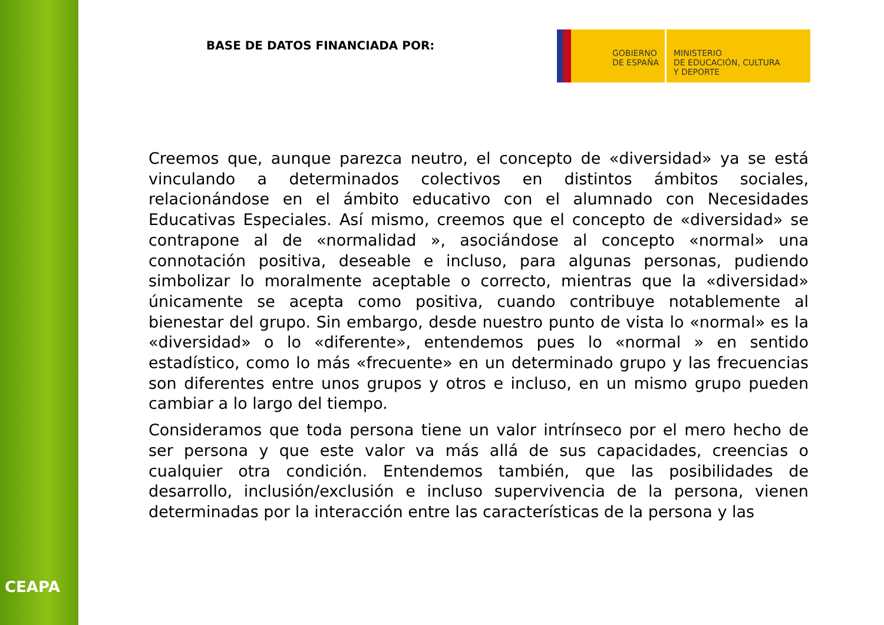CEAPA
BASE DE DATOS FINANCIADA POR:
GOBIERNO
DE ESPAÑA
MINISTERIO
DE EDUCACIÓN, CULTURA
Y DEPORTE
Creemos que, aunque parezca neutro, el concepto de «diversidad» ya se está vinculando a determinados colectivos en distintos ámbitos sociales, relacionándose en el ámbito educativo con el alumnado con Necesidades Educativas Especiales. Así mismo, creemos que el concepto de «diversidad» se contrapone al de «normalidad », asociándose al concepto «normal» una connotación positiva, deseable e incluso, para algunas personas, pudiendo simbolizar lo moralmente aceptable o correcto, mientras que la «diversidad» únicamente se acepta como positiva, cuando contribuye notablemente al bienestar del grupo. Sin embargo, desde nuestro punto de vista lo «normal» es la «diversidad» o lo «diferente», entendemos pues lo «normal » en sentido estadístico, como lo más «frecuente» en un determinado grupo y las frecuencias son diferentes entre unos grupos y otros e incluso, en un mismo grupo pueden cambiar a lo largo del tiempo.
Consideramos que toda persona tiene un valor intrínseco por el mero hecho de ser persona y que este valor va más allá de sus capacidades, creencias o cualquier otra condición. Entendemos también, que las posibilidades de desarrollo, inclusión/exclusión e incluso supervivencia de la persona, vienen determinadas por la interacción entre las características de la persona y las